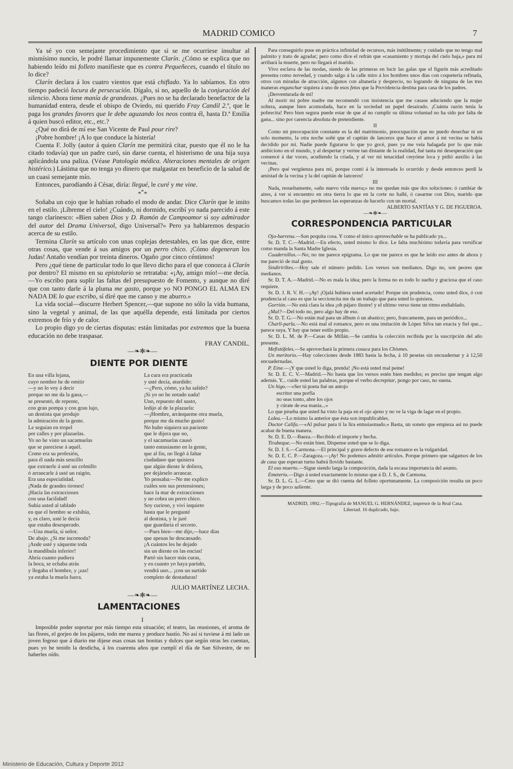MADRID COMICO 7
Ya sé yo con semejante procedimiento que si se me ocurriese insultar al mismísimo nuncio, le podré llamar impunemente Clarín. ¿Cómo se explica que no habiendo leído mi folleto manifieste que es contra Pequeñeces, cuando el título no lo dice?
Clarín declara á los cuatro vientos que está chiflado. Ya lo sabíamos. En otro tiempo padeció locura de persecución. Dígalo, si no, aquello de la conjuración del silencio. Ahora tiene manía de grandezas. ¿Pues no se ha declarado benefactor de la humanidad entera, desde el obispo de Oviedo, mi querido Fray Candil 2.º, que le paga los grandes favores que le debe aguzando los neos contra él, hasta D.ª Emilia á quien buscó editor, etc., etc.?
¿Qué no dirá de mí ese San Vicente de Paul pour rire?
¡Pobre hombre! ¡A lo que conduce la histeria!
Cuenta F. Jolly (autor á quien Clarín me permitirá citar, puesto que él no le ha citado todavía) que un padre curó, sin darse cuenta, el histerismo de una hija suya aplicándola una paliza. (Véase Patología médica. Alteraciones mentales de origen histérico.) Lástima que no tenga yo dinero que malgastar en beneficio de la salud de un cuasi semejante mío.
Entonces, parodiando á César, diría: llegué, le curé y me vine.
*<sup>*</sup>*
Soñaba un cojo que le habían robado el modo de andar. Dice Clarín que le imito en el estilo. ¡Líbreme el cielo! ¿Cuándo, ni dormido, escribí yo nada parecido á este tango clarinesco: «Bien saben Dios y D. Ramón de Campoamor si soy admirador del autor del Drama Universol, digo Universal?» Pero ya hablaremos despacio acerca de su estilo.
Termina Clarín su artículo con unas coplejas detestables, en las que dice, entre otras cosas, que vende á sus amigos por un perro chico. ¡Cómo degeneran los Judas! Antaño vendían por treinta dineros. Ogaño ¡por cinco céntimos!
Pero ¿qué tiene de particular todo lo que llevo dicho para el que conozca á Clarín por dentro? El mismo en su epistolario se retrataba: «¡Ay, amigo mío!—me decía.—Yo escribo para suplir las faltas del presupuesto de Fomento, y aunque no diré que con tanto darle á la pluma me gasto, porque yo NO PONGO EL ALMA EN NADA DE lo que escribo, sí diré que me canso y me aburro.»
La vida social—discurre Herbert Spencer,—que supone no sólo la vida humana, sino la vegetal y animal, de las que aquélla depende, está limitada por ciertos extremos de frío y de calor.
Lo propio digo yo de ciertas disputas: están limitadas por extremos que la buena educación no debe traspasar.
FRAY CANDIL.
—❧✻❧—
DIENTE POR DIENTE
En una villa lejana,
cuyo nombre he de omitir
—y no lo voy á decir
porque no me da la gana,—
se presentó, de repente,
con gran pompa y con gran lujo,
un dentista que produjo
la admiración de la gente.
Le seguían en tropel
por calles y por plazuelas.
Yo no he visto un sacamuelas
que se pareciese á aquél.
Como era su profesión,
para él nada más sencillo
que extraerle á usté un colmillo
ó arrancarle á usté un raigón.
Era una especialidad.
¡Nada de grandes tirones!
¡Hacía las extracciones
con una facilidad!
Subía usted al tablado
en que el hombre se exhibía,
y, es claro, usté le decía
que estaba desesperado.
—Una muela, sí señor.
De abajo. ¿Si me incomoda?
¡Ande usté y sáqueme toda
la mandíbula inferior!
Abría cuanto pudiera
la boca, se echaba atrás
y llegaba el hombre, y ¡zas!
ya estaba la muela fuera.
La cura era practicada
y usté decía, aturdido:
—¿Pero, cómo, ya ha salido?
¡Si yo no he notado nada!
Uno, repuesto del susto,
ledijo al de la plazuela:
—¡Hombre, arránqueme otra muela,
porque me da mucho gusto!
No hubo siquiera un paciente
que le dijera que no,
y el sacamuelas causó
tanto entusiasmo en la gente,
que al fin, no llegó á faltar
ciudadano que quisiera
que algún diente le doliera,
por dejárselo arrancar.
Yo pensaba:—No me explico
cuáles son sus pretensiones;
hace la mar de extracciones
y no cobra un perro chico.
Soy curioso, y viví inquieto
hasta que le pregunté
al dentista, y le juré
que guardaría el secreto.
—Pues bien—me dijo,—hace días
que apenas he descansado.
¡A cuántos les he dejado
sin un diente en las encías!
Partó sin hacer más curas,
y en cuanto yo haya partido,
vendrá uno... ¡con un surtido
completo de dentaduras!
JULIO MARTÍNEZ LECHA.
—❧✻❧—
LAMENTACIONES
I
Imposible poder soportar por más tiempo esta situación; el teatro, las reuniones, el aroma de las flores, el gorjeo de los pájaros, todo me marea y produce hastío. No así si tuviese á mi lado un joven fogoso que á diario me dijese esas cosas tan bonitas y dulces que según otras les cuentan, pues yo he tenido la desdicha, á los cuarenta años que cumplí el día de San Silvestre, de no haberles oído.
Para conseguirlo puse en práctica infinidad de recursos, más inútilmente; y cuidado que no tengo mal palmito y trato de agradar; pero como dice el refrán que «casamiento y mortaja del cielo baja,» para mí arribará la muerte, pero no llegará el marido.
Vivo esclava de las modas, siendo de las primeras en lucir las galas que el figurín más acreditado presenta como novedad, y cuando salgo á la calle miro á los hombres unos días con coquetería refinada, otros con miradas de atracción, algunos con altanería y desprecio, no logrando de ninguna de las tres maneras enganchar siquiera á uno de esos fetos que la Providencia destina para casa de los padres.
¡Desventurada de mí!
Al morir mi pobre madre me recomendó con insistencia que me casase aduciendo que la mujer soltera, aunque bien acomodada, hace en la sociedad un papel desairado. ¡Cuánta razón tenía la pobrecita! Pero bien segura puede estar de que al no cumplir su última voluntad no ha sido por falta de gana... sino por carencia absoluta de pretendiente.
II
Como mi preocupación constante es la del matrimonio, preocupación que no puedo desechar ni un solo momento, la otra noche soñé que el capitán de lanceros que hace el amor á mi vecina se había decidido por mí. Nadie puede figurarse lo que yo gocé, pues ya me veía halagada por lo que más ambiciono en el mundo, y al despertar y verme tan distante de la realidad, fué tanta mi desesperación que comencé á dar voces, acudiendo la criada, y al ver mi tenacidad creyóme loca y pidió auxilio á las vecinas.
¡Pero qué vergüenza para mí, porque contó á la interesada lo ocurrido y desde entonces perdí la amistad de la vecina y la del capitán de lanceros!
III
Nada, resueltamente, «año nuevo vida nueva;» no me quedan más que dos soluciones: ó cambiar de aires, á ver si encuentro en otra tierra lo que en la corte no hallé, ó casarme con Dios, marido que buscamos todas las que perdemos las esperanzas de hacerlo con un mortal.
ALBERTO SANTÍAS Y G. DE FIGUEROA.
—❧✻❧—
CORRESPONDENCIA PARTICULAR
Ojo-barrena.—Son poquita cosa. Y como el único aprovechable se ha publicado ya...
Sr. D. T. C.—Madrid.—En efecto, usted mismo lo dice. Le falta muchísimo todavía para versificar como manda la Santa Madre Iglesia.
Cuadernillos.—No; no me parece epigrama. Lo que me parece es que he leído eso antes de ahora y me pareció de mal gusto.
Sindiririltes.—Hoy sale el número pedido. Los versos son medianos. Digo no, son peores que medianos.
Sr. D. T. A.—Madrid.—No es mala la idea; pero la forma no es todo lo suelta y graciosa que el caso requiere.
Sr. D. J. R. V. H.—¡Ay! ¡Ojalá hubiera usted acertado! Porque sin prudencia, como usted dice, ó con prudencia el caso es que la seccioncita me da un trabajo que para usted lo quisiera.
Gorrión.—No está clara la idea ¡oh pájaro ilustre! y el ultimo verso tiene un ritmo endiablado.
¿Mal?—Del todo no, pero algo hay de eso.
Sr. D. T. G.—No están mal para un álbum ó un abanico; pero, francamente, para un periódico...
Charli-parla.—No está mal el romance, pero es una imitación de López Silva tan exacta y fiel que... parece suya. Y hay que tener estilo propio.
Sr. D. L. M. de P.—Casas de Millán.—Se cambia la colección recibida por la suscripción del año presente.
Mefistófeles.—Se aprovechará la primera cosuca para los Chismes.
Un meritorio.—Hay colecciones desde 1883 hasta la fecha, á 10 pesetas sin encuadernar y á 12,50 encuadernadas.
P. Eine.—¡Y que usted lo diga, prenda! ¡No está usted mal peine!
Sr. D. E. C. V.—Madrid.—No basta que los versos estén bien medidos; es preciso que tengan algo además. Y... cuide usted las palabras, porque el verbo decrepitar, pongo por caso, no suena.
Un higo.—«Ser tú poeta fué un antojo
escritor una porfía
no seas tonto, abre los ojos
y cúrate de esa manía...»
Lo que prueba que usted ha visto la paja en el ojo ajeno y no ve la viga de lagar en el propio.
Lolea.—Lo mismo la anterior que ésta son impublicables.
Doctor Califa.—«Al pulsar para tí la lira entusiasmado.» Basta, un soneto que empieza así no puede acabar de buena manera.
Sr. D. E. D.—Baeza.—Recibido el importe y hecha.
Tirabeque.—No están bien. Dispense usted que se lo diga.
Sr. D. J. S.—Carmona.—El principal y grave defecto de ese romance es la vulgaridad.
Sr. D. E. C. P.—Zaragoza.—¡Ay! No podemos admitir artículos. Porque primero que salgamos de los de casa que esperan turno habrá llovido bastante.
El oso muerto.—Sigue siendo larga la composición, dada la escasa importancia del asunto.
Emeterio.—Digo á usted exactamente lo mismo que á D. J. S., de Carmona.
Sr. D. L. G. L.—Creo que se dió cuenta del folleto oportunamente. La composición resulta un poco larga y de poco saliente.
MADRID, 1892.—Tipografía de MANUEL G. HERNÁNDEZ, impresor de la Real Casa.
Libertad. 16 duplicado, bajo.
Ministerio de Educación, Cultura y Deporte 2012